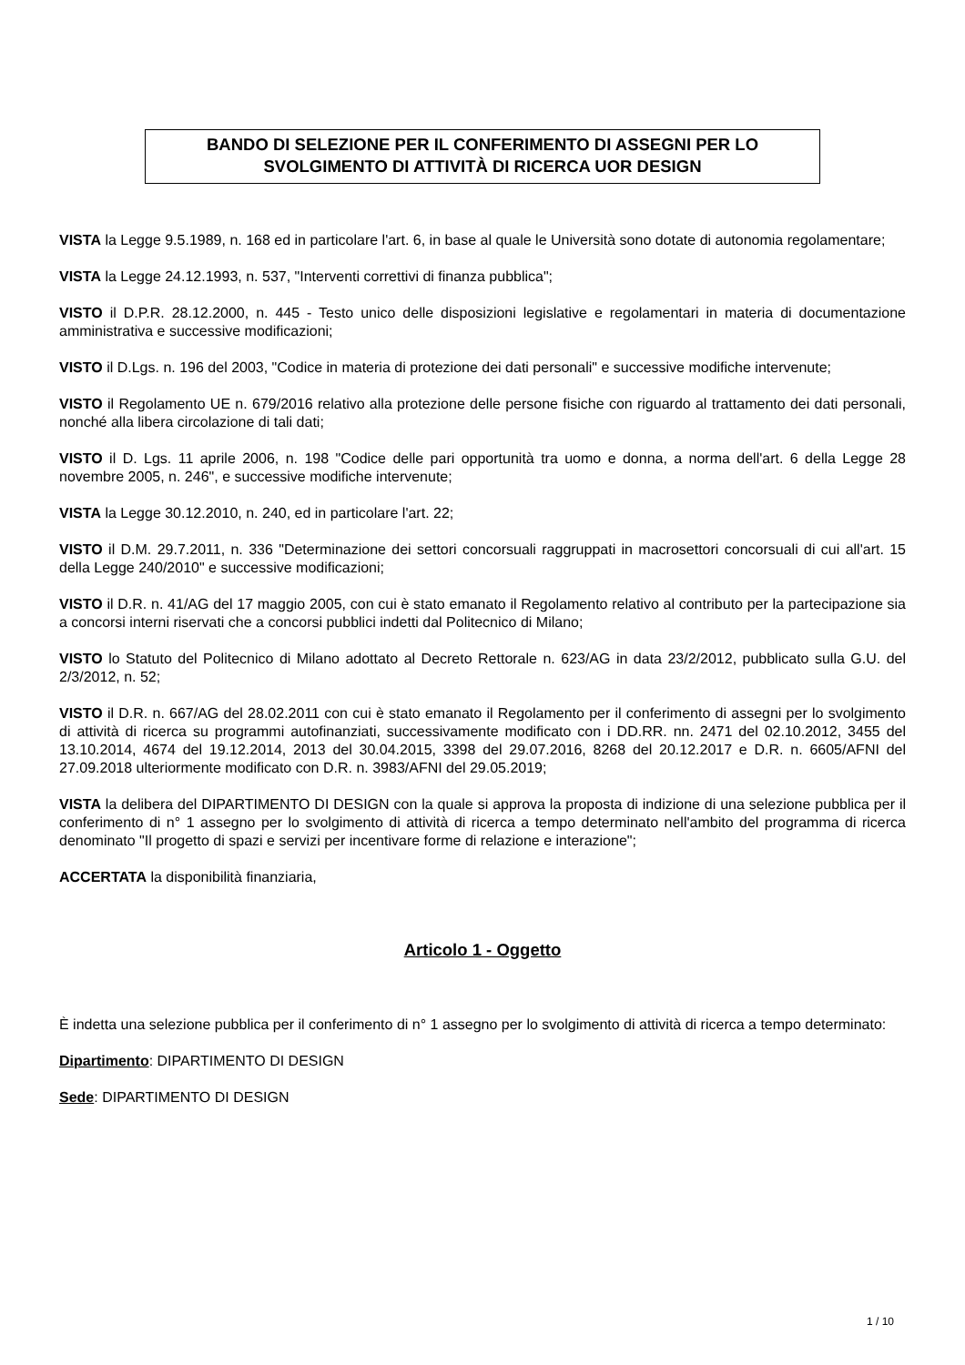BANDO DI SELEZIONE PER IL CONFERIMENTO DI ASSEGNI PER LO SVOLGIMENTO DI ATTIVITÀ DI RICERCA UOR DESIGN
VISTA la Legge 9.5.1989, n. 168 ed in particolare l'art. 6, in base al quale le Università sono dotate di autonomia regolamentare;
VISTA la Legge 24.12.1993, n. 537, "Interventi correttivi di finanza pubblica";
VISTO il D.P.R. 28.12.2000, n. 445 - Testo unico delle disposizioni legislative e regolamentari in materia di documentazione amministrativa e successive modificazioni;
VISTO il D.Lgs. n. 196 del 2003, "Codice in materia di protezione dei dati personali" e successive modifiche intervenute;
VISTO il Regolamento UE n. 679/2016 relativo alla protezione delle persone fisiche con riguardo al trattamento dei dati personali, nonché alla libera circolazione di tali dati;
VISTO il D. Lgs. 11 aprile 2006, n. 198 "Codice delle pari opportunità tra uomo e donna, a norma dell'art. 6 della Legge 28 novembre 2005, n. 246", e successive modifiche intervenute;
VISTA la Legge 30.12.2010, n. 240, ed in particolare l'art. 22;
VISTO il D.M. 29.7.2011, n. 336 "Determinazione dei settori concorsuali raggruppati in macrosettori concorsuali di cui all'art. 15 della Legge 240/2010" e successive modificazioni;
VISTO il D.R. n. 41/AG del 17 maggio 2005, con cui è stato emanato il Regolamento relativo al contributo per la partecipazione sia a concorsi interni riservati che a concorsi pubblici indetti dal Politecnico di Milano;
VISTO lo Statuto del Politecnico di Milano adottato al Decreto Rettorale n. 623/AG in data 23/2/2012, pubblicato sulla G.U. del 2/3/2012, n. 52;
VISTO il D.R. n. 667/AG del 28.02.2011 con cui è stato emanato il Regolamento per il conferimento di assegni per lo svolgimento di attività di ricerca su programmi autofinanziati, successivamente modificato con i DD.RR. nn. 2471 del 02.10.2012, 3455 del 13.10.2014, 4674 del 19.12.2014, 2013 del 30.04.2015, 3398 del 29.07.2016, 8268 del 20.12.2017 e D.R. n. 6605/AFNI del 27.09.2018 ulteriormente modificato con D.R. n. 3983/AFNI del 29.05.2019;
VISTA la delibera del DIPARTIMENTO DI DESIGN con la quale si approva la proposta di indizione di una selezione pubblica per il conferimento di n° 1 assegno per lo svolgimento di attività di ricerca a tempo determinato nell'ambito del programma di ricerca denominato "Il progetto di spazi e servizi per incentivare forme di relazione e interazione";
ACCERTATA la disponibilità finanziaria,
Articolo 1 - Oggetto
È indetta una selezione pubblica per il conferimento di n° 1 assegno per lo svolgimento di attività di ricerca a tempo determinato:
Dipartimento: DIPARTIMENTO DI DESIGN
Sede: DIPARTIMENTO DI DESIGN
1 / 10